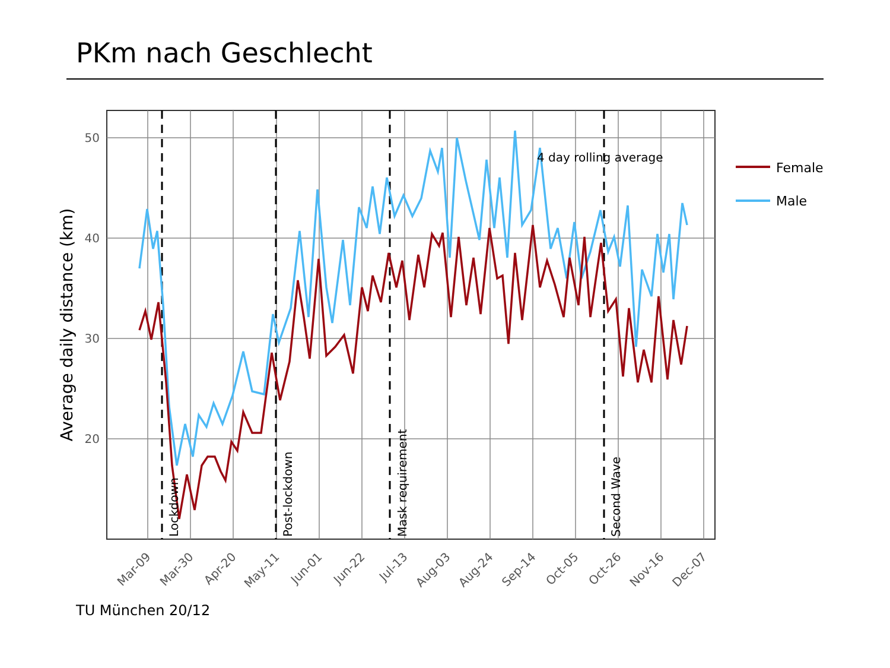PKm nach Geschlecht
50
40
30
20
Average daily distance (km)
Mar-09
Mar-30
Apr-20
May-11
Jun-01
Jun-22
Jul-13
Aug-03
Aug-24
Sep-14
Oct-05
Oct-26
Nov-16
Dec-07
Lockdown
Post-lockdown
Mask requirement
Second Wave
4 day rolling average
Female
Male
TU München 20/12